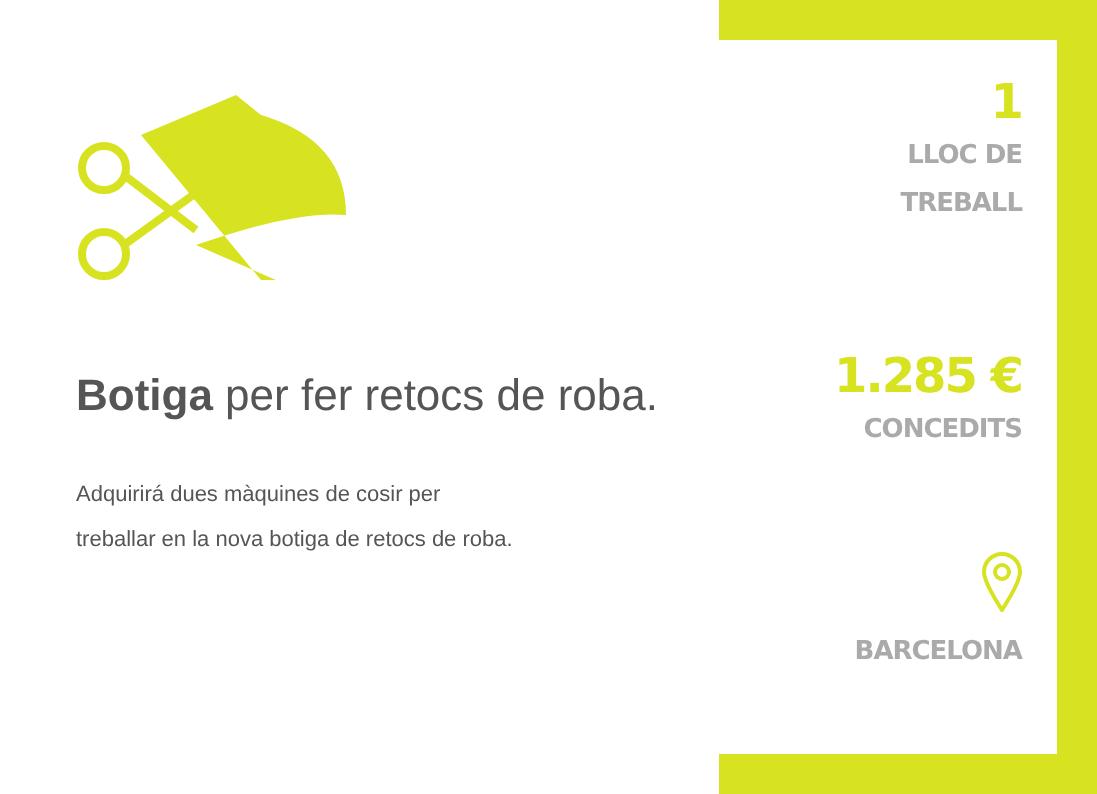Botiga per fer retocs de roba.
Adquirirá dues màquines de cosir per
treballar en la nova botiga de retocs de roba.
1
LLOC DE
TREBALL
1.285 €
CONCEDITS
BARCELONA